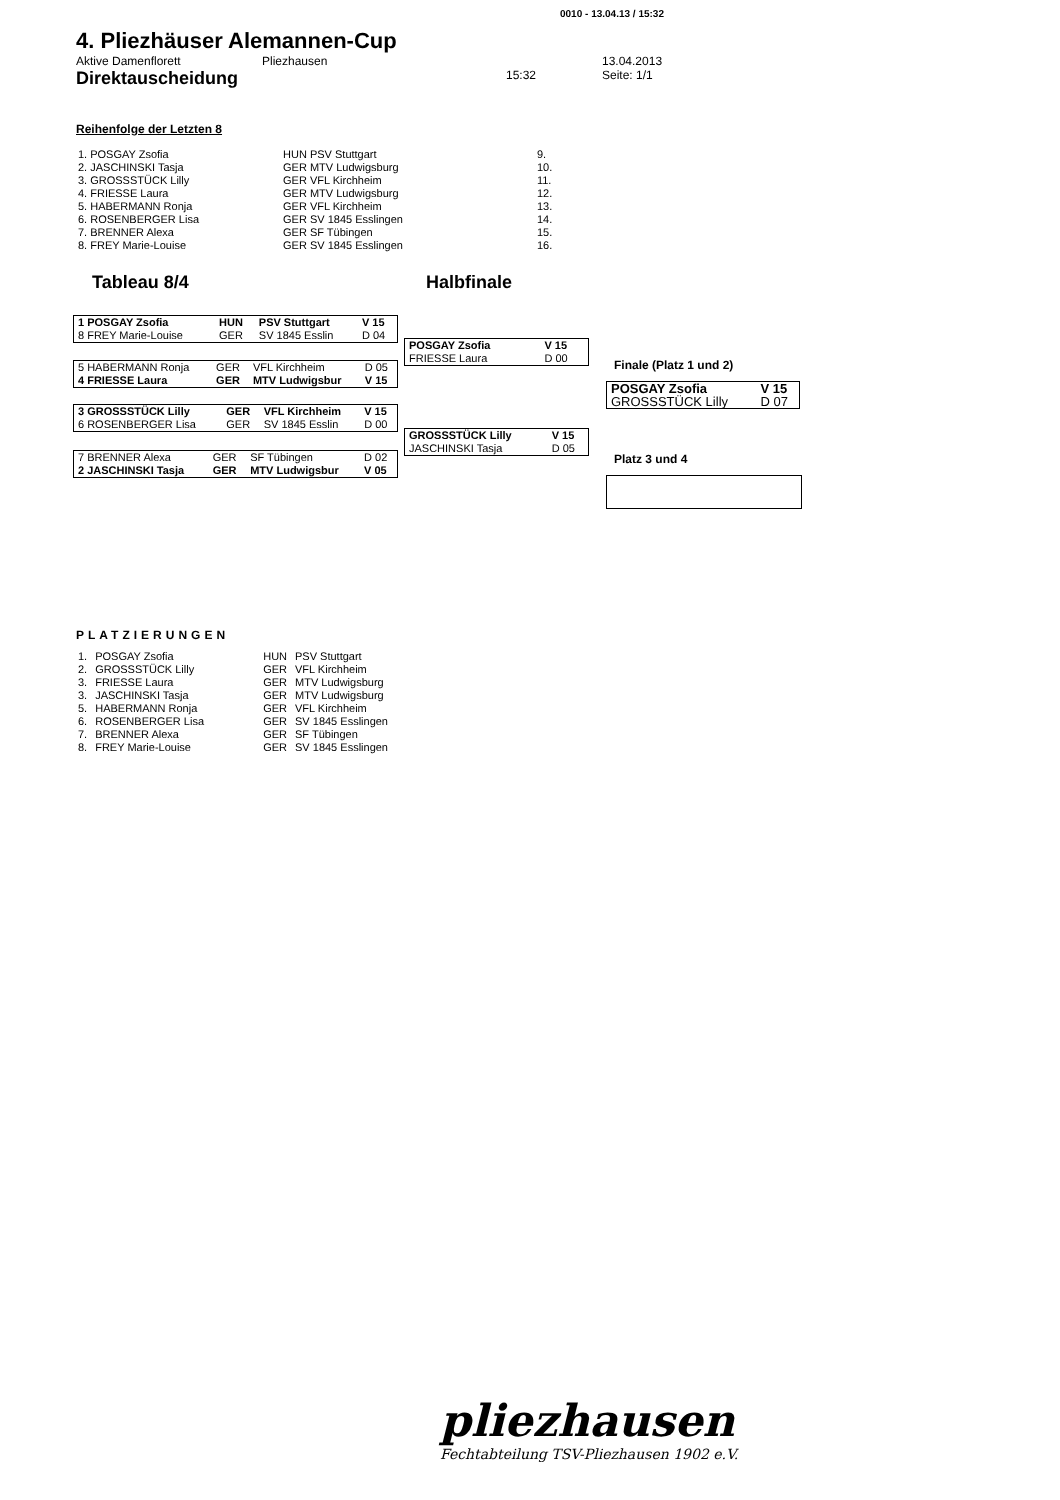0010 - 13.04.13 / 15:32
4. Pliezhäuser Alemannen-Cup
Aktive Damenflorett Pliezhausen 13.04.2013
Direktauscheidung 15:32 Seite: 1/1
Reihenfolge der Letzten 8
| 1. POSGAY Zsofia | HUN PSV Stuttgart | 9. |
| 2. JASCHINSKI Tasja | GER MTV Ludwigsburg | 10. |
| 3. GROSSSTÜCK Lilly | GER VFL Kirchheim | 11. |
| 4. FRIESSE Laura | GER MTV Ludwigsburg | 12. |
| 5. HABERMANN Ronja | GER VFL Kirchheim | 13. |
| 6. ROSENBERGER Lisa | GER SV 1845 Esslingen | 14. |
| 7. BRENNER Alexa | GER SF Tübingen | 15. |
| 8. FREY Marie-Louise | GER SV 1845 Esslingen | 16. |
Tableau 8/4 Halbfinale
| 1 POSGAY Zsofia | HUN | PSV Stuttgart | V 15 |
| 8 FREY Marie-Louise | GER | SV 1845 Esslin | D 04 |
| 5 HABERMANN Ronja | GER | VFL Kirchheim | D 05 |
| 4 FRIESSE Laura | GER | MTV Ludwigsbur | V 15 |
| 3 GROSSSTÜCK Lilly | GER | VFL Kirchheim | V 15 |
| 6 ROSENBERGER Lisa | GER | SV 1845 Esslin | D 00 |
| 7 BRENNER Alexa | GER | SF Tübingen | D 02 |
| 2 JASCHINSKI Tasja | GER | MTV Ludwigsbur | V 05 |
| POSGAY Zsofia | V 15 |
| FRIESSE Laura | D 00 |
| GROSSSTÜCK Lilly | V 15 |
| JASCHINSKI Tasja | D 05 |
Finale (Platz 1 und 2)
| POSGAY Zsofia | V 15 |
| GROSSSTÜCK Lilly | D 07 |
Platz 3 und 4
PLATZIERUNGEN
| 1. | POSGAY Zsofia | HUN | PSV Stuttgart |
| 2. | GROSSSTÜCK Lilly | GER | VFL Kirchheim |
| 3. | FRIESSE Laura | GER | MTV Ludwigsburg |
| 3. | JASCHINSKI Tasja | GER | MTV Ludwigsburg |
| 5. | HABERMANN Ronja | GER | VFL Kirchheim |
| 6. | ROSENBERGER Lisa | GER | SV 1845 Esslingen |
| 7. | BRENNER Alexa | GER | SF Tübingen |
| 8. | FREY Marie-Louise | GER | SV 1845 Esslingen |
pliezhausen
Fechtabteilung TSV-Pliezhausen 1902 e.V.